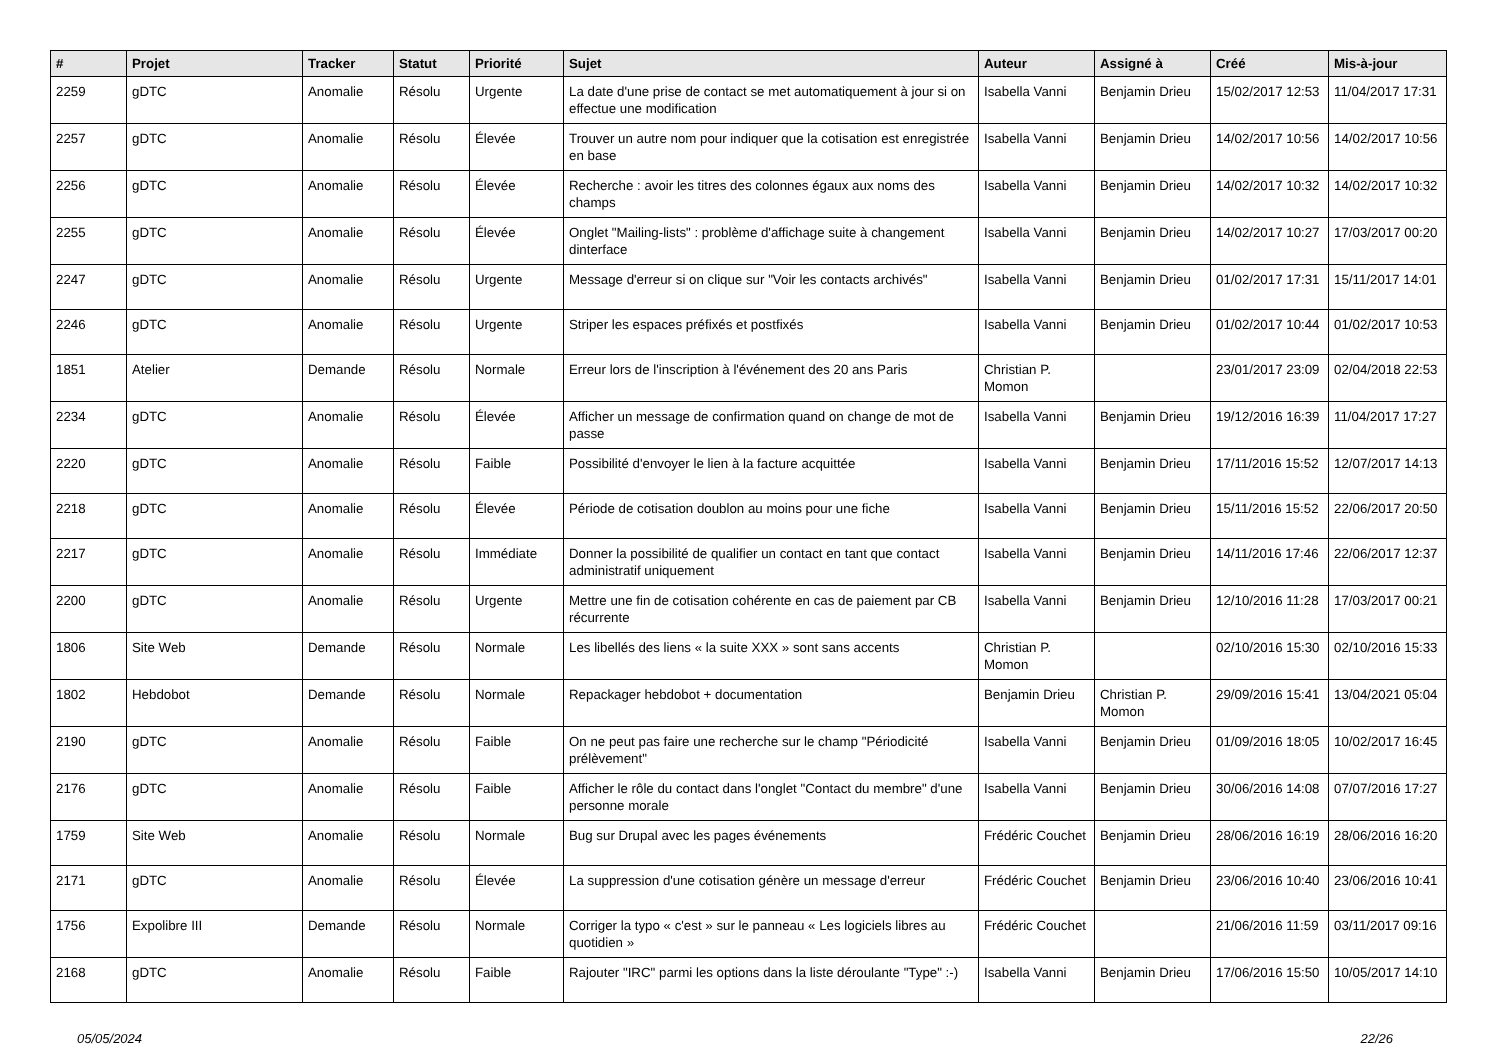| # | Projet | Tracker | Statut | Priorité | Sujet | Auteur | Assigné à | Créé | Mis-à-jour |
| --- | --- | --- | --- | --- | --- | --- | --- | --- | --- |
| 2259 | gDTC | Anomalie | Résolu | Urgente | La date d'une prise de contact se met automatiquement à jour si on effectue une modification | Isabella Vanni | Benjamin Drieu | 15/02/2017 12:53 | 11/04/2017 17:31 |
| 2257 | gDTC | Anomalie | Résolu | Élevée | Trouver un autre nom pour indiquer que la cotisation est enregistrée en base | Isabella Vanni | Benjamin Drieu | 14/02/2017 10:56 | 14/02/2017 10:56 |
| 2256 | gDTC | Anomalie | Résolu | Élevée | Recherche : avoir les titres des colonnes égaux aux noms des champs | Isabella Vanni | Benjamin Drieu | 14/02/2017 10:32 | 14/02/2017 10:32 |
| 2255 | gDTC | Anomalie | Résolu | Élevée | Onglet "Mailing-lists" : problème d'affichage suite à changement dinterface | Isabella Vanni | Benjamin Drieu | 14/02/2017 10:27 | 17/03/2017 00:20 |
| 2247 | gDTC | Anomalie | Résolu | Urgente | Message d'erreur si on clique sur "Voir les contacts archivés" | Isabella Vanni | Benjamin Drieu | 01/02/2017 17:31 | 15/11/2017 14:01 |
| 2246 | gDTC | Anomalie | Résolu | Urgente | Striper les espaces préfixés et postfixés | Isabella Vanni | Benjamin Drieu | 01/02/2017 10:44 | 01/02/2017 10:53 |
| 1851 | Atelier | Demande | Résolu | Normale | Erreur lors de l'inscription à l'événement des 20 ans Paris | Christian P. Momon | | 23/01/2017 23:09 | 02/04/2018 22:53 |
| 2234 | gDTC | Anomalie | Résolu | Élevée | Afficher un message de confirmation quand on change de mot de passe | Isabella Vanni | Benjamin Drieu | 19/12/2016 16:39 | 11/04/2017 17:27 |
| 2220 | gDTC | Anomalie | Résolu | Faible | Possibilité d'envoyer le lien à la facture acquittée | Isabella Vanni | Benjamin Drieu | 17/11/2016 15:52 | 12/07/2017 14:13 |
| 2218 | gDTC | Anomalie | Résolu | Élevée | Période de cotisation doublon au moins pour une fiche | Isabella Vanni | Benjamin Drieu | 15/11/2016 15:52 | 22/06/2017 20:50 |
| 2217 | gDTC | Anomalie | Résolu | Immédiate | Donner la possibilité de qualifier un contact en tant que contact administratif uniquement | Isabella Vanni | Benjamin Drieu | 14/11/2016 17:46 | 22/06/2017 12:37 |
| 2200 | gDTC | Anomalie | Résolu | Urgente | Mettre une fin de cotisation cohérente en cas de paiement par CB récurrente | Isabella Vanni | Benjamin Drieu | 12/10/2016 11:28 | 17/03/2017 00:21 |
| 1806 | Site Web | Demande | Résolu | Normale | Les libellés des liens « la suite XXX » sont sans accents | Christian P. Momon | | 02/10/2016 15:30 | 02/10/2016 15:33 |
| 1802 | Hebdobot | Demande | Résolu | Normale | Repackager hebdobot + documentation | Benjamin Drieu | Christian P. Momon | 29/09/2016 15:41 | 13/04/2021 05:04 |
| 2190 | gDTC | Anomalie | Résolu | Faible | On ne peut pas faire une recherche sur le champ "Périodicité prélèvement" | Isabella Vanni | Benjamin Drieu | 01/09/2016 18:05 | 10/02/2017 16:45 |
| 2176 | gDTC | Anomalie | Résolu | Faible | Afficher le rôle du contact dans l'onglet "Contact du membre" d'une personne morale | Isabella Vanni | Benjamin Drieu | 30/06/2016 14:08 | 07/07/2016 17:27 |
| 1759 | Site Web | Anomalie | Résolu | Normale | Bug sur Drupal avec les pages événements | Frédéric Couchet | Benjamin Drieu | 28/06/2016 16:19 | 28/06/2016 16:20 |
| 2171 | gDTC | Anomalie | Résolu | Élevée | La suppression d'une cotisation génère un message d'erreur | Frédéric Couchet | Benjamin Drieu | 23/06/2016 10:40 | 23/06/2016 10:41 |
| 1756 | Expolibre III | Demande | Résolu | Normale | Corriger la typo « c'est » sur le panneau « Les logiciels libres au quotidien » | Frédéric Couchet | | 21/06/2016 11:59 | 03/11/2017 09:16 |
| 2168 | gDTC | Anomalie | Résolu | Faible | Rajouter "IRC" parmi les options dans la liste déroulante "Type" :-) | Isabella Vanni | Benjamin Drieu | 17/06/2016 15:50 | 10/05/2017 14:10 |
05/05/2024 22/26